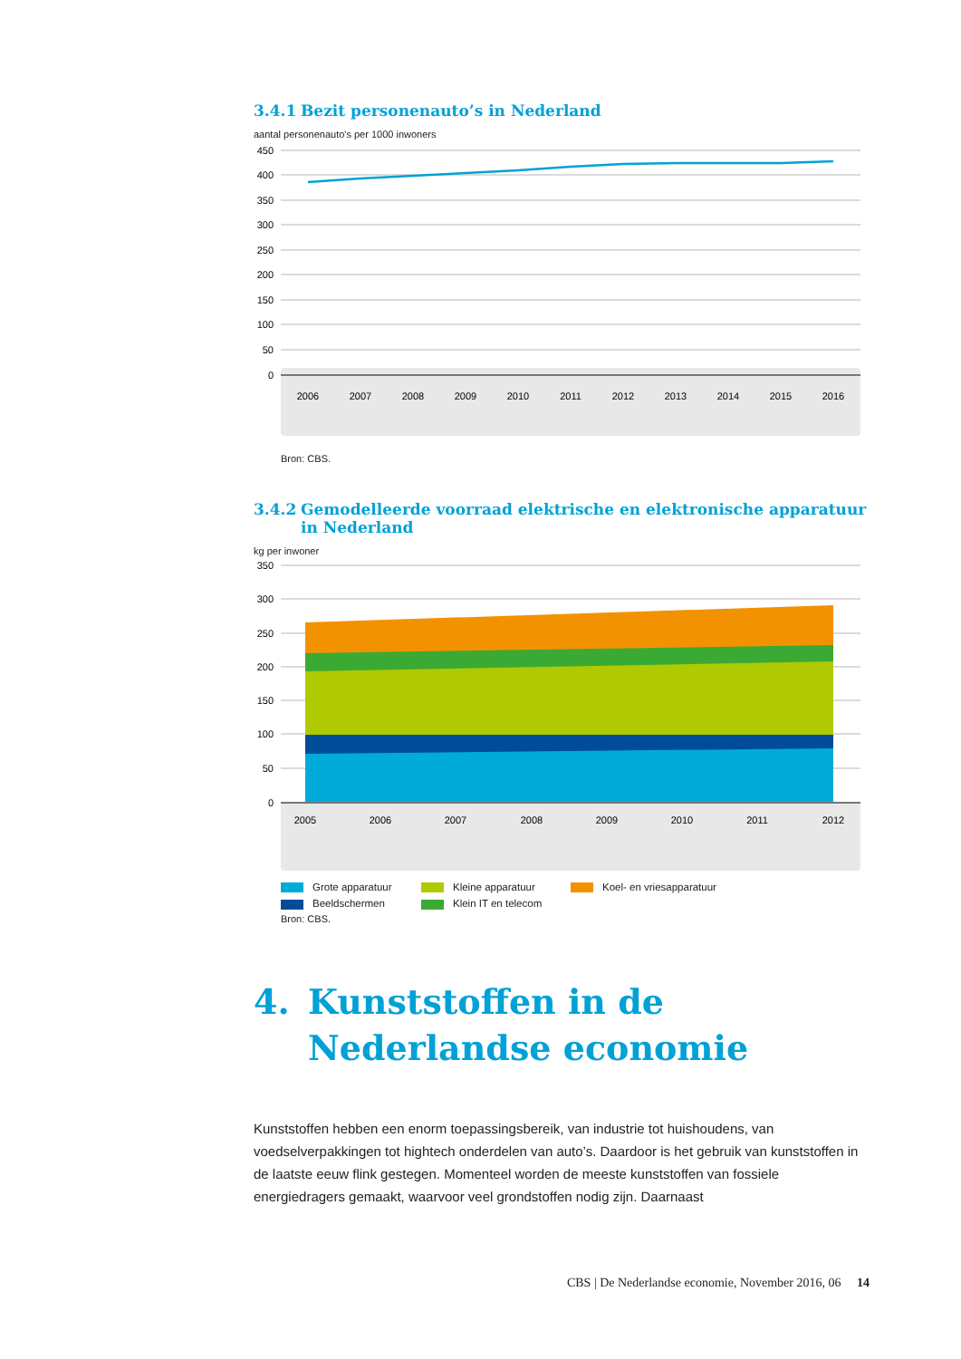3.4.1 Bezit personenauto’s in Nederland
aantal personenauto's per 1000 inwoners
450
400
350
300
250
200
150
100
50
0
2006
2007
2008
2009
2010
2011
2012
2013
2014
2015
2016
Bron: CBS.
3.4.2 Gemodelleerde voorraad elektrische en elektronische apparatuur in Nederland
kg per inwoner
350
300
250
200
150
100
50
0
2005
2006
2007
2008
2009
2010
2011
2012
Grote apparatuur Kleine apparatuur Koel- en vriesapparatuur Beeldschermen Klein IT en telecom
Bron: CBS.
4. Kunststoffen in de Nederlandse economie
Kunststoffen hebben een enorm toepassingsbereik, van industrie tot huishoudens, van voedselverpakkingen tot hightech onderdelen van auto’s. Daardoor is het gebruik van kunststoffen in de laatste eeuw flink gestegen. Momenteel worden de meeste kunststoffen van fossiele energiedragers gemaakt, waarvoor veel grondstoffen nodig zijn. Daarnaast
CBS | De Nederlandse economie, November 2016, 06 14